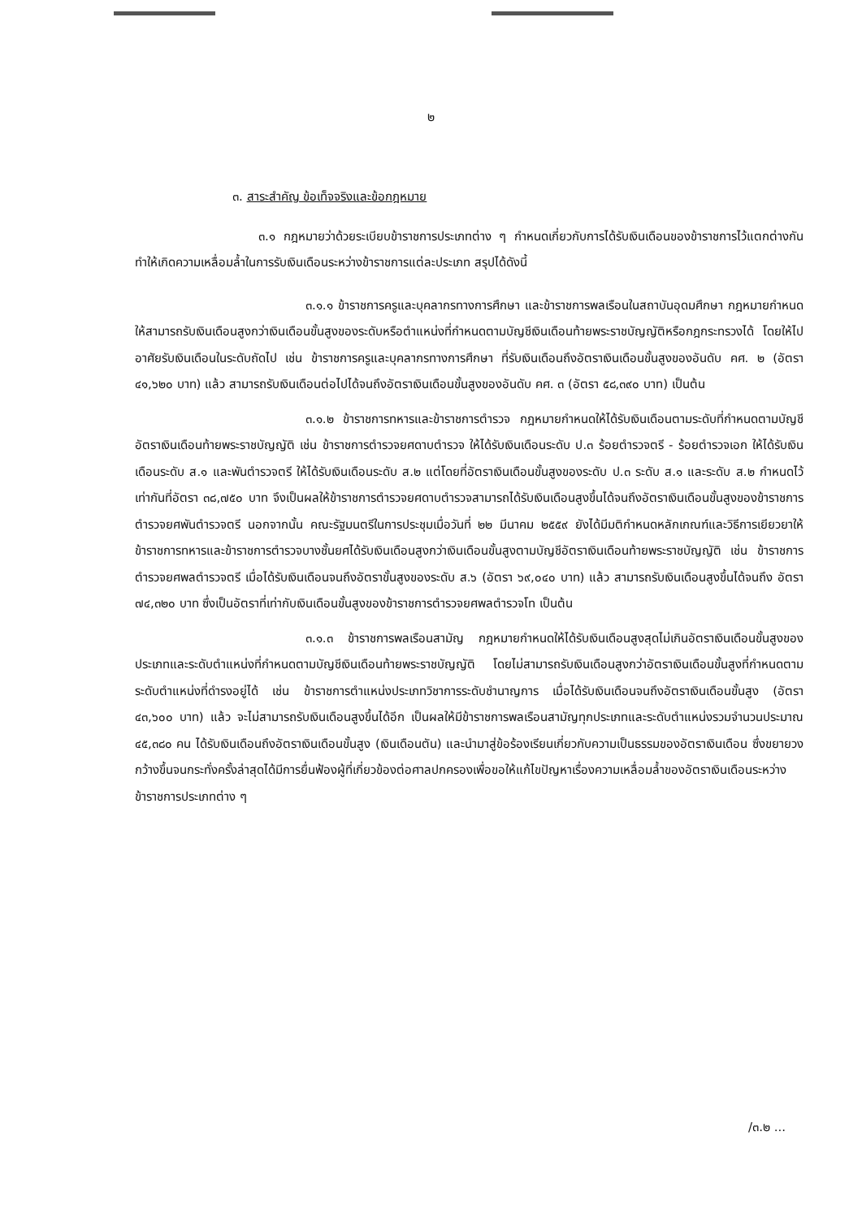๒
๓. สาระสำคัญ ข้อเท็จจริงและข้อกฎหมาย
๓.๑ กฎหมายว่าด้วยระเบียบข้าราชการประเภทต่าง ๆ กำหนดเกี่ยวกับการได้รับเงินเดือนของข้าราชการไว้แตกต่างกันทำให้เกิดความเหลื่อมล้ำในการรับเงินเดือนระหว่างข้าราชการแต่ละประเภท สรุปได้ดังนี้
๓.๑.๑ ข้าราชการครูและบุคลากรทางการศึกษา และข้าราชการพลเรือนในสถาบันอุดมศึกษา กฎหมายกำหนดให้สามารถรับเงินเดือนสูงกว่าเงินเดือนขั้นสูงของระดับหรือตำแหน่งที่กำหนดตามบัญชีเงินเดือนท้ายพระราชบัญญัติหรือกฎกระทรวงได้ โดยให้ไปอาศัยรับเงินเดือนในระดับถัดไป เช่น ข้าราชการครูและบุคลากรทางการศึกษา ที่รับเงินเดือนถึงอัตราเงินเดือนขั้นสูงของอันดับ คศ. ๒ (อัตรา ๔๑,๖๒๐ บาท) แล้ว สามารถรับเงินเดือนต่อไปได้จนถึงอัตราเงินเดือนขั้นสูงของอันดับ คศ. ๓ (อัตรา ๕๘,๓๙๐ บาท) เป็นต้น
๓.๑.๒ ข้าราชการทหารและข้าราชการตำรวจ กฎหมายกำหนดให้ได้รับเงินเดือนตามระดับที่กำหนดตามบัญชีอัตราเงินเดือนท้ายพระราชบัญญัติ เช่น ข้าราชการตำรวจยศดาบตำรวจ ให้ได้รับเงินเดือนระดับ ป.๓ ร้อยตำรวจตรี - ร้อยตำรวจเอก ให้ได้รับเงินเดือนระดับ ส.๑ และพันตำรวจตรี ให้ได้รับเงินเดือนระดับ ส.๒ แต่โดยที่อัตราเงินเดือนขั้นสูงของระดับ ป.๓ ระดับ ส.๑ และระดับ ส.๒ กำหนดไว้เท่ากันที่อัตรา ๓๘,๗๕๐ บาท จึงเป็นผลให้ข้าราชการตำรวจยศดาบตำรวจสามารถได้รับเงินเดือนสูงขึ้นได้จนถึงอัตราเงินเดือนขั้นสูงของข้าราชการตำรวจยศพันตำรวจตรี นอกจากนั้น คณะรัฐมนตรีในการประชุมเมื่อวันที่ ๒๒ มีนาคม ๒๕๕๙ ยังได้มีมติกำหนดหลักเกณฑ์และวิธีการเยียวยาให้ข้าราชการทหารและข้าราชการตำรวจบางชั้นยศได้รับเงินเดือนสูงกว่าเงินเดือนขั้นสูงตามบัญชีอัตราเงินเดือนท้ายพระราชบัญญัติ เช่น ข้าราชการตำรวจยศพลตำรวจตรี เมื่อได้รับเงินเดือนจนถึงอัตราขั้นสูงของระดับ ส.๖ (อัตรา ๖๙,๐๔๐ บาท) แล้ว สามารถรับเงินเดือนสูงขึ้นได้จนถึง อัตรา ๗๔,๓๒๐ บาท ซึ่งเป็นอัตราที่เท่ากับเงินเดือนขั้นสูงของข้าราชการตำรวจยศพลตำรวจโท เป็นต้น
๓.๑.๓ ข้าราชการพลเรือนสามัญ กฎหมายกำหนดให้ได้รับเงินเดือนสูงสุดไม่เกินอัตราเงินเดือนขั้นสูงของประเภทและระดับตำแหน่งที่กำหนดตามบัญชีเงินเดือนท้ายพระราชบัญญัติ โดยไม่สามารถรับเงินเดือนสูงกว่าอัตราเงินเดือนขั้นสูงที่กำหนดตามระดับตำแหน่งที่ดำรงอยู่ได้ เช่น ข้าราชการตำแหน่งประเภทวิชาการระดับชำนาญการ เมื่อได้รับเงินเดือนจนถึงอัตราเงินเดือนขั้นสูง (อัตรา ๔๓,๖๐๐ บาท) แล้ว จะไม่สามารถรับเงินเดือนสูงขึ้นได้อีก เป็นผลให้มีข้าราชการพลเรือนสามัญทุกประเภทและระดับตำแหน่งรวมจำนวนประมาณ ๔๕,๓๘๐ คน ได้รับเงินเดือนถึงอัตราเงินเดือนขั้นสูง (เงินเดือนตัน) และนำมาสู่ข้อร้องเรียนเกี่ยวกับความเป็นธรรมของอัตราเงินเดือน ซึ่งขยายวงกว้างขึ้นจนกระทั่งครั้งล่าสุดได้มีการยื่นฟ้องผู้ที่เกี่ยวข้องต่อศาลปกครองเพื่อขอให้แก้ไขปัญหาเรื่องความเหลื่อมล้ำของอัตราเงินเดือนระหว่างข้าราชการประเภทต่าง ๆ
/๓.๒ ...